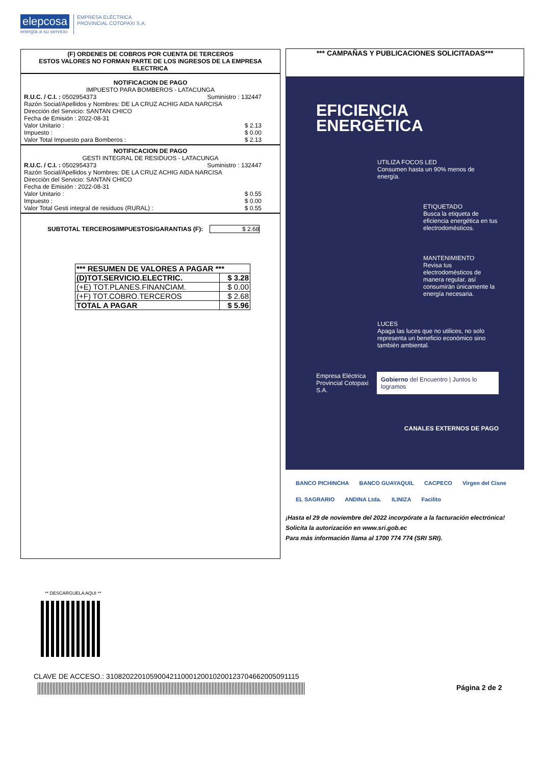elepcosa
energía a su servicio
EMPRESA ELÉCTRICA
PROVINCIAL COTOPAXI S.A.
(F) ORDENES DE COBROS POR CUENTA DE TERCEROS
ESTOS VALORES NO FORMAN PARTE DE LOS INGRESOS DE LA EMPRESA ELECTRICA
NOTIFICACION DE PAGO
IMPUESTO PARA BOMBEROS - LATACUNGA
R.U.C. / C.I. : 0502954373 Suministro : 132447
Razón Social/Apellidos y Nombres: DE LA CRUZ ACHIG AIDA NARCISA
Dirección del Servicio: SANTAN CHICO
Fecha de Emisión : 2022-08-31
Valor Unitario : $ 2.13
Impuesto : $ 0.00
Valor Total Impuesto para Bomberos : $ 2.13
NOTIFICACION DE PAGO
GESTI INTEGRAL DE RESIDUOS - LATACUNGA
R.U.C. / C.I. : 0502954373 Suministro : 132447
Razón Social/Apellidos y Nombres: DE LA CRUZ ACHIG AIDA NARCISA
Dirección del Servicio: SANTAN CHICO
Fecha de Emisión : 2022-08-31
Valor Unitario : $ 0.55
Impuesto : $ 0.00
Valor Total Gesti integral de residuos (RURAL) : $ 0.55
SUBTOTAL TERCEROS/IMPUESTOS/GARANTIAS (F): $ 2.68
| *** RESUMEN DE VALORES A PAGAR *** | |
| --- | --- |
| (D)TOT.SERVICIO.ELECTRIC. | $ 3.28 |
| (+E) TOT.PLANES.FINANCIAM. | $ 0.00 |
| (+F) TOT.COBRO.TERCEROS | $ 2.68 |
| TOTAL A PAGAR | $ 5.96 |
*** CAMPAÑAS Y PUBLICACIONES SOLICITADAS***
EFICIENCIA
ENERGÉTICA
UTILIZA FOCOS LED
Consumen hasta un 90% menos de energía.
ETIQUETADO
Busca la etiqueta de eficiencia energética en tus electrodomésticos.
MANTENIMIENTO
Revisa tus electrodomésticos de manera regular, así consumirán únicamente la energía necesaria.
LUCES
Apaga las luces que no utilices, no solo representa un beneficio económico sino también ambiental.
Empresa Eléctrica
Provincial Cotopaxi S.A. Gobierno del Encuentro | Juntos lo logramos
CANALES EXTERNOS DE PAGO
BANCO PICHINCHA BANCO GUAYAQUIL CACPECO Virgen del Cisne EL SAGRARIO ANDINA Ltda. ILINIZA Facilito
¡Hasta el 29 de noviembre del 2022 incorpórate a la facturación electrónica!
Solicita la autorización en www.sri.gob.ec
Para más información llama al 1700 774 774 (SRI SRI).
** DESCARGUELA AQUI **
CLAVE DE ACCESO.: 3108202201059004211000120010200123704662005091115
Página 2 de 2